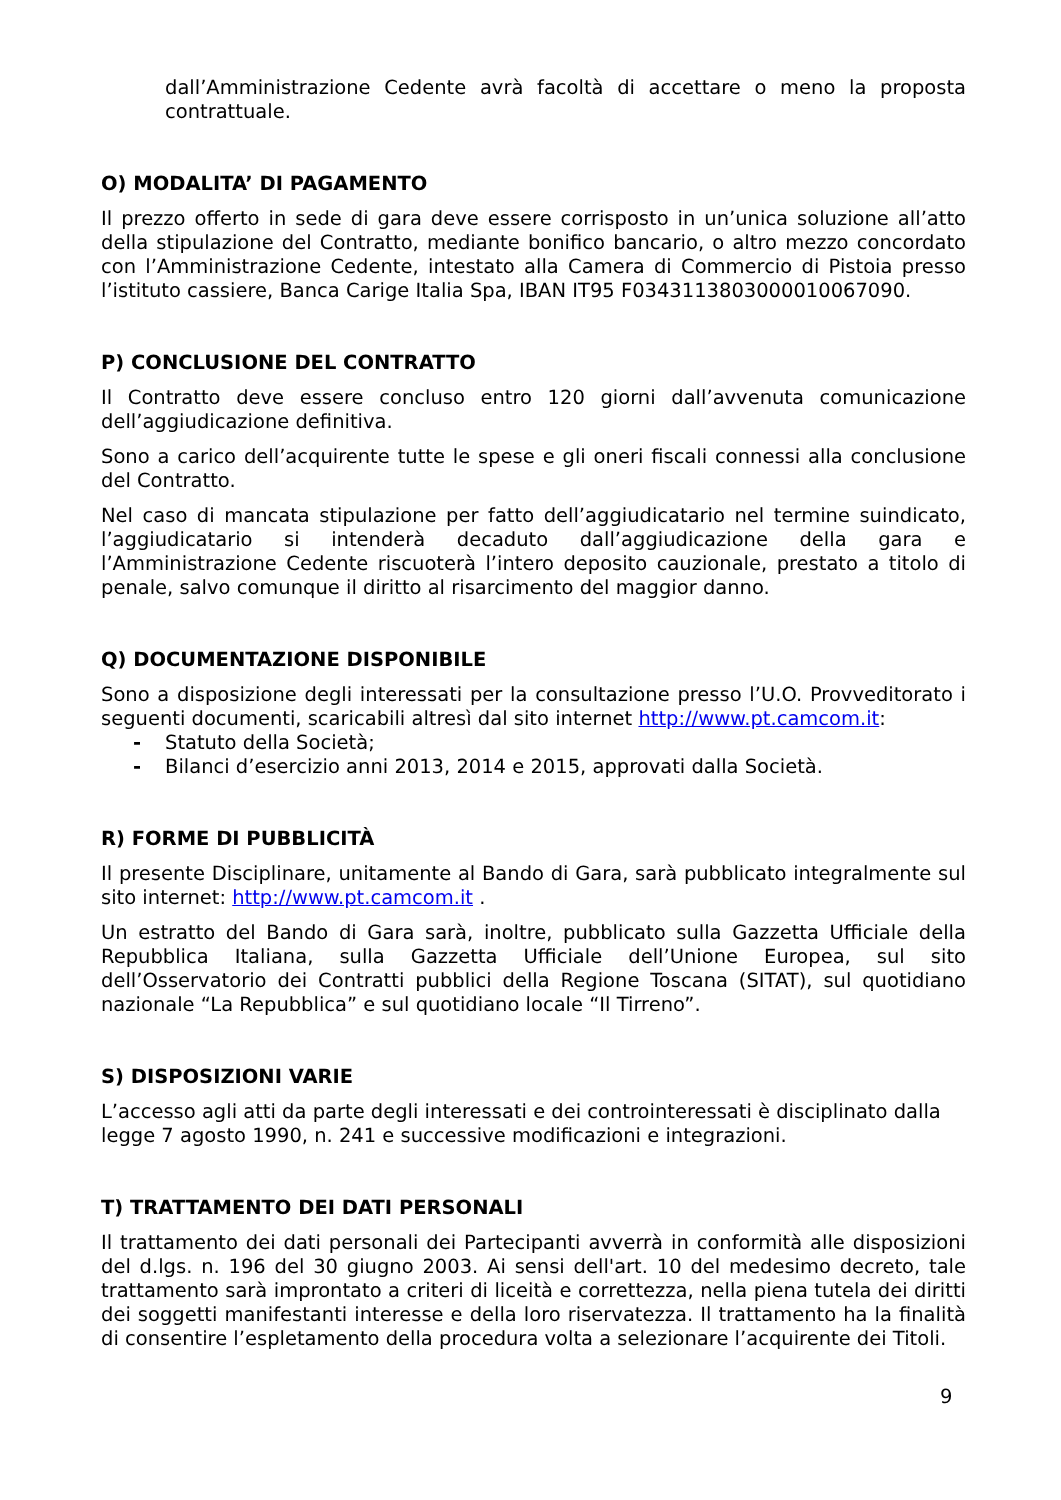dall’Amministrazione Cedente avrà facoltà di accettare o meno la proposta contrattuale.
O) MODALITA’ DI PAGAMENTO
Il prezzo offerto in sede di gara deve essere corrisposto in un’unica soluzione all’atto della stipulazione del Contratto, mediante bonifico bancario, o altro mezzo concordato con l’Amministrazione Cedente, intestato alla Camera di Commercio di Pistoia presso l’istituto cassiere, Banca Carige Italia Spa, IBAN IT95 F0343113803000010067090.
P) CONCLUSIONE DEL CONTRATTO
Il Contratto deve essere concluso entro 120 giorni dall’avvenuta comunicazione dell’aggiudicazione definitiva.
Sono a carico dell’acquirente tutte le spese e gli oneri fiscali connessi alla conclusione del Contratto.
Nel caso di mancata stipulazione per fatto dell’aggiudicatario nel termine suindicato, l’aggiudicatario si intenderà decaduto dall’aggiudicazione della gara e l’Amministrazione Cedente riscuoterà l’intero deposito cauzionale, prestato a titolo di penale, salvo comunque il diritto al risarcimento del maggior danno.
Q) DOCUMENTAZIONE DISPONIBILE
Sono a disposizione degli interessati per la consultazione presso l’U.O. Provveditorato i seguenti documenti, scaricabili altresì dal sito internet http://www.pt.camcom.it:
- Statuto della Società;
- Bilanci d’esercizio anni 2013, 2014 e 2015, approvati dalla Società.
R) FORME DI PUBBLICITÀ
Il presente Disciplinare, unitamente al Bando di Gara, sarà pubblicato integralmente sul sito internet: http://www.pt.camcom.it .
Un estratto del Bando di Gara sarà, inoltre, pubblicato sulla Gazzetta Ufficiale della Repubblica Italiana, sulla Gazzetta Ufficiale dell’Unione Europea, sul sito dell’Osservatorio dei Contratti pubblici della Regione Toscana (SITAT), sul quotidiano nazionale “La Repubblica” e sul quotidiano locale “Il Tirreno”.
S) DISPOSIZIONI VARIE
L’accesso agli atti da parte degli interessati e dei controinteressati è disciplinato dalla legge 7 agosto 1990, n. 241 e successive modificazioni e integrazioni.
T) TRATTAMENTO DEI DATI PERSONALI
Il trattamento dei dati personali dei Partecipanti avverrà in conformità alle disposizioni del d.lgs. n. 196 del 30 giugno 2003. Ai sensi dell'art. 10 del medesimo decreto, tale trattamento sarà improntato a criteri di liceità e correttezza, nella piena tutela dei diritti dei soggetti manifestanti interesse e della loro riservatezza. Il trattamento ha la finalità di consentire l’espletamento della procedura volta a selezionare l’acquirente dei Titoli.
9